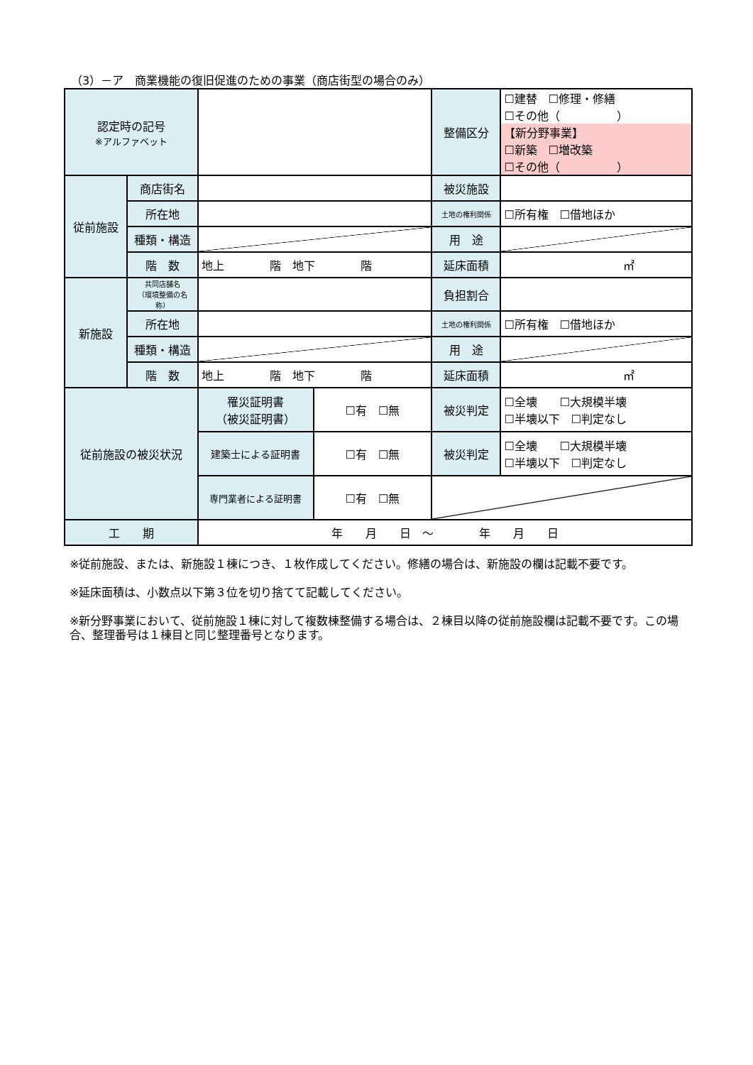（3）－ア　商業機能の復旧促進のための事業（商店街型の場合のみ）
| 認定時の記号 ※アルファベット | | | | 整備区分 | ☐建替 ☐修理・修繕 ☐その他（ ） 【新分野事業】 ☐新築 ☐増改築 ☐その他（ ） |
| 従前施設 | 商店街名 | | | 被災施設 | |
| | 所在地 | | | 土地の権利関係 | ☐所有権 ☐借地ほか |
| | 種類・構造 | | | 用 途 | |
| | 階 数 | 地上 階 地下 階 | | 延床面積 | ㎡ |
| 新施設 | 共同店舗名 （環境整備の名称） | | | 負担割合 | |
| | 所在地 | | | 土地の権利関係 | ☐所有権 ☐借地ほか |
| | 種類・構造 | | | 用 途 | |
| | 階 数 | 地上 階 地下 階 | | 延床面積 | ㎡ |
| 従前施設の被災状況 | | 罹災証明書 （被災証明書） | ☐有 ☐無 | 被災判定 | ☐全壊 ☐大規模半壊 ☐半壊以下 ☐判定なし |
| | | 建築士による証明書 | ☐有 ☐無 | 被災判定 | ☐全壊 ☐大規模半壊 ☐半壊以下 ☐判定なし |
| | | 専門業者による証明書 | ☐有 ☐無 | | |
| 工 期 | | 年 月 日 ～ 年 月 日 | | | |
※従前施設、または、新施設１棟につき、１枚作成してください。修繕の場合は、新施設の欄は記載不要です。
※延床面積は、小数点以下第３位を切り捨てて記載してください。
※新分野事業において、従前施設１棟に対して複数棟整備する場合は、２棟目以降の従前施設欄は記載不要です。この場合、整理番号は１棟目と同じ整理番号となります。